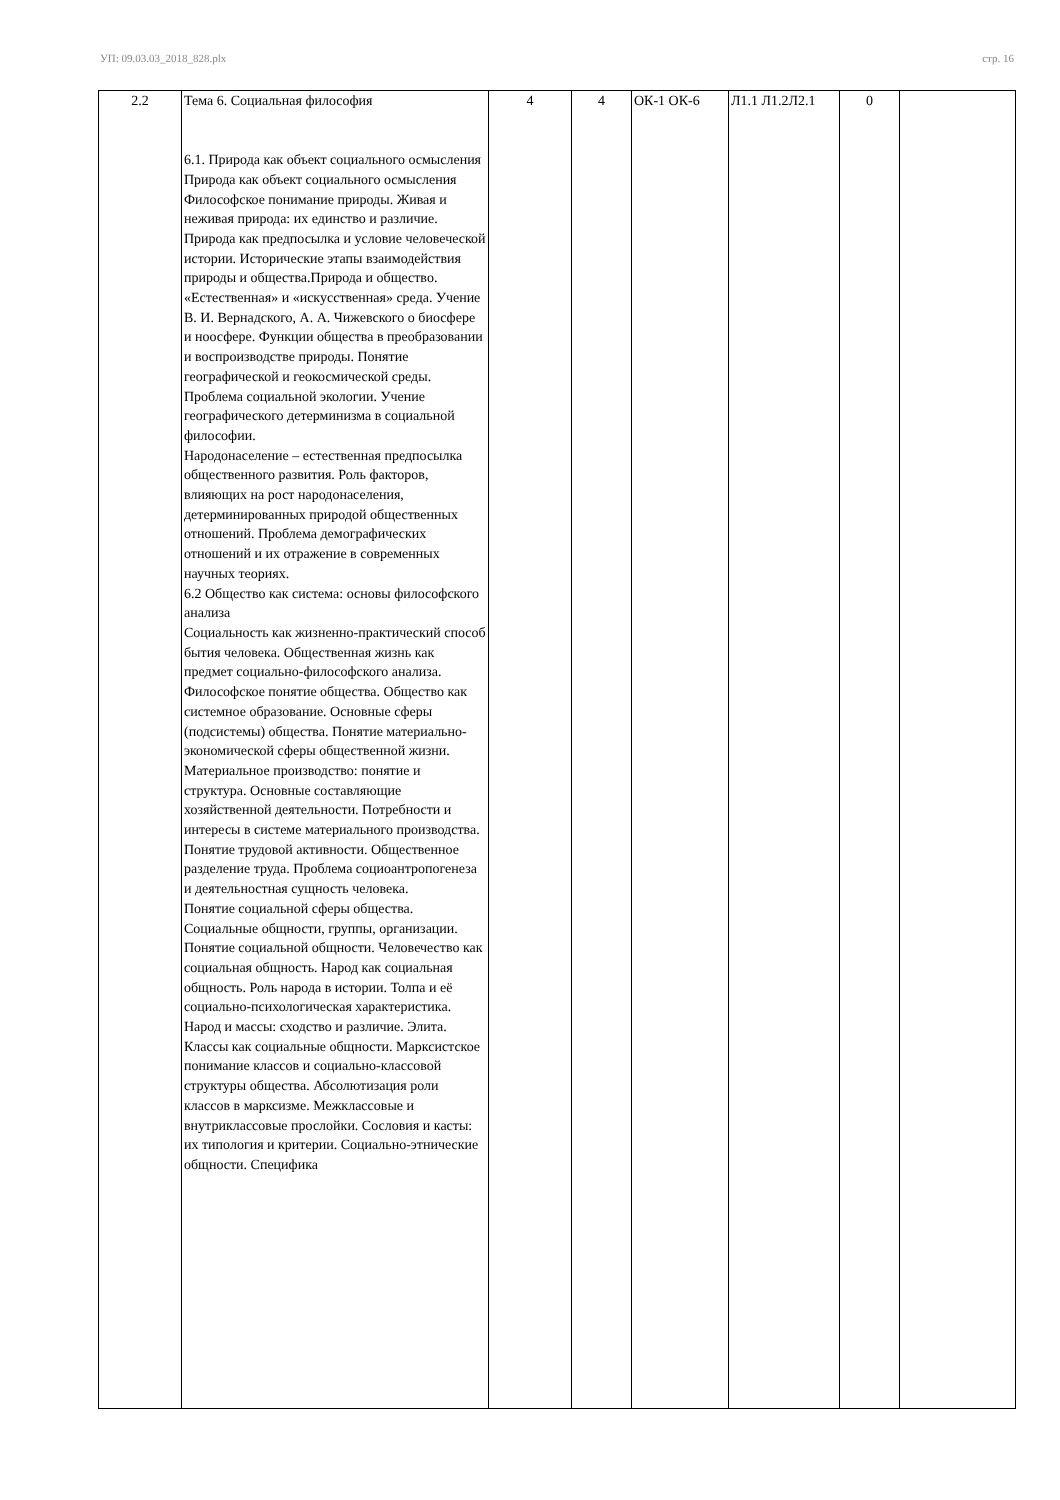УП: 09.03.03_2018_828.plx стр. 16
| 2.2 | Тема 6. Социальная философия 6.1. Природа как объект социального осмысления Природа как объект социального осмысления Философское понимание природы. Живая и неживая природа: их единство и различие. Природа как предпосылка и условие человеческой истории. Исторические этапы взаимодействия природы и общества.Природа и общество. «Естественная» и «искусственная» среда. Учение В. И. Вернадского, А. А. Чижевского о биосфере и ноосфере. Функции общества в преобразовании и воспроизводстве природы. Понятие географической и геокосмической среды. Проблема социальной экологии. Учение географического детерминизма в социальной философии. Народонаселение – естественная предпосылка общественного развития. Роль факторов, влияющих на рост народонаселения, детерминированных природой общественных отношений. Проблема демографических отношений и их отражение в современных научных теориях. 6.2 Общество как система: основы философского анализа Социальность как жизненно-практический способ бытия человека. Общественная жизнь как предмет социально-философского анализа. Философское понятие общества. Общество как системное образование. Основные сферы (подсистемы) общества. Понятие материально-экономической сферы общественной жизни. Материальное производство: понятие и структура. Основные составляющие хозяйственной деятельности. Потребности и интересы в системе материального производства. Понятие трудовой активности. Общественное разделение труда. Проблема социоантропогенеза и деятельностная сущность человека. Понятие социальной сферы общества. Социальные общности, группы, организации. Понятие социальной общности. Человечество как социальная общность. Народ как социальная общность. Роль народа в истории. Толпа и её социально-психологическая характеристика. Народ и массы: сходство и различие. Элита. Классы как социальные общности. Марксистское понимание классов и социально-классовой структуры общества. Абсолютизация роли классов в марксизме. Межклассовые и внутриклассовые прослойки. Сословия и касты: их типология и критерии. Социально-этнические общности. Специфика | 4 | 4 | ОК-1 ОК-6 | Л1.1 Л1.2Л2.1 | 0 | |